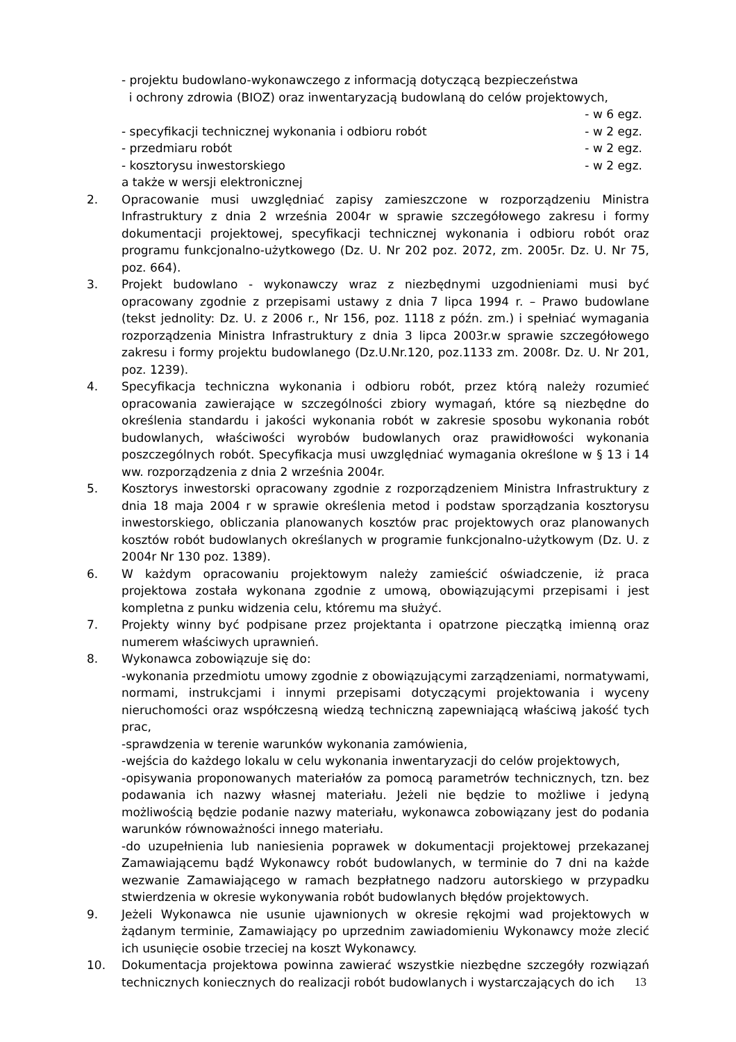- projektu budowlano-wykonawczego z informacją dotyczącą bezpieczeństwa
i ochrony zdrowia (BIOZ) oraz inwentaryzacją budowlaną do celów projektowych,
- w 6 egz.
- specyfikacji technicznej wykonania i odbioru robót - w 2 egz.
- przedmiaru robót - w 2 egz.
- kosztorysu inwestorskiego - w 2 egz.
a także w wersji elektronicznej
2. Opracowanie musi uwzględniać zapisy zamieszczone w rozporządzeniu Ministra Infrastruktury z dnia 2 września 2004r w sprawie szczegółowego zakresu i formy dokumentacji projektowej, specyfikacji technicznej wykonania i odbioru robót oraz programu funkcjonalno-użytkowego (Dz. U. Nr 202 poz. 2072, zm. 2005r. Dz. U. Nr 75, poz. 664).
3. Projekt budowlano - wykonawczy wraz z niezbędnymi uzgodnieniami musi być opracowany zgodnie z przepisami ustawy z dnia 7 lipca 1994 r. – Prawo budowlane (tekst jednolity: Dz. U. z 2006 r., Nr 156, poz. 1118 z późn. zm.) i spełniać wymagania rozporządzenia Ministra Infrastruktury z dnia 3 lipca 2003r.w sprawie szczegółowego zakresu i formy projektu budowlanego (Dz.U.Nr.120, poz.1133 zm. 2008r. Dz. U. Nr 201, poz. 1239).
4. Specyfikacja techniczna wykonania i odbioru robót, przez którą należy rozumieć opracowania zawierające w szczególności zbiory wymagań, które są niezbędne do określenia standardu i jakości wykonania robót w zakresie sposobu wykonania robót budowlanych, właściwości wyrobów budowlanych oraz prawidłowości wykonania poszczególnych robót. Specyfikacja musi uwzględniać wymagania określone w § 13 i 14 ww. rozporządzenia z dnia 2 września 2004r.
5. Kosztorys inwestorski opracowany zgodnie z rozporządzeniem Ministra Infrastruktury z dnia 18 maja 2004 r w sprawie określenia metod i podstaw sporządzania kosztorysu inwestorskiego, obliczania planowanych kosztów prac projektowych oraz planowanych kosztów robót budowlanych określanych w programie funkcjonalno-użytkowym (Dz. U. z 2004r Nr 130 poz. 1389).
6. W każdym opracowaniu projektowym należy zamieścić oświadczenie, iż praca projektowa została wykonana zgodnie z umową, obowiązującymi przepisami i jest kompletna z punku widzenia celu, któremu ma służyć.
7. Projekty winny być podpisane przez projektanta i opatrzone pieczątką imienną oraz numerem właściwych uprawnień.
8. Wykonawca zobowiązuje się do:
-wykonania przedmiotu umowy zgodnie z obowiązującymi zarządzeniami, normatywami, normami, instrukcjami i innymi przepisami dotyczącymi projektowania i wyceny nieruchomości oraz współczesną wiedzą techniczną zapewniającą właściwą jakość tych prac,
-sprawdzenia w terenie warunków wykonania zamówienia,
-wejścia do każdego lokalu w celu wykonania inwentaryzacji do celów projektowych,
-opisywania proponowanych materiałów za pomocą parametrów technicznych, tzn. bez podawania ich nazwy własnej materiału. Jeżeli nie będzie to możliwe i jedyną możliwością będzie podanie nazwy materiału, wykonawca zobowiązany jest do podania warunków równoważności innego materiału.
-do uzupełnienia lub naniesienia poprawek w dokumentacji projektowej przekazanej Zamawiającemu bądź Wykonawcy robót budowlanych, w terminie do 7 dni na każde wezwanie Zamawiającego w ramach bezpłatnego nadzoru autorskiego w przypadku stwierdzenia w okresie wykonywania robót budowlanych błędów projektowych.
9. Jeżeli Wykonawca nie usunie ujawnionych w okresie rękojmi wad projektowych w żądanym terminie, Zamawiający po uprzednim zawiadomieniu Wykonawcy może zlecić ich usunięcie osobie trzeciej na koszt Wykonawcy.
10. Dokumentacja projektowa powinna zawierać wszystkie niezbędne szczegóły rozwiązań technicznych koniecznych do realizacji robót budowlanych i wystarczających do ich
13